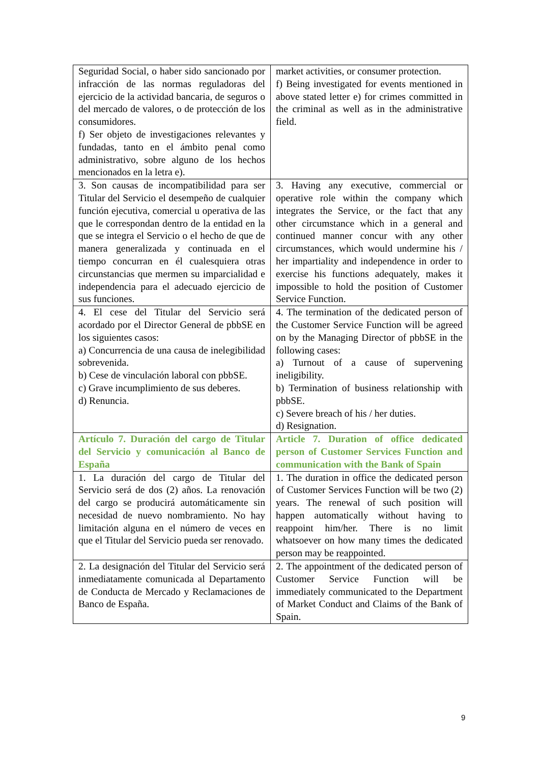| Seguridad Social, o haber sido sancionado por infracción de las normas reguladoras del ejercicio de la actividad bancaria, de seguros o del mercado de valores, o de protección de los consumidores. f) Ser objeto de investigaciones relevantes y fundadas, tanto en el ámbito penal como administrativo, sobre alguno de los hechos mencionados en la letra e). | market activities, or consumer protection. f) Being investigated for events mentioned in above stated letter e) for crimes committed in the criminal as well as in the administrative field. |
| 3. Son causas de incompatibilidad para ser Titular del Servicio el desempeño de cualquier función ejecutiva, comercial u operativa de las que le correspondan dentro de la entidad en la que se integra el Servicio o el hecho de que de manera generalizada y continuada en el tiempo concurran en él cualesquiera otras circunstancias que mermen su imparcialidad e independencia para el adecuado ejercicio de sus funciones. | 3. Having any executive, commercial or operative role within the company which integrates the Service, or the fact that any other circumstance which in a general and continued manner concur with any other circumstances, which would undermine his / her impartiality and independence in order to exercise his functions adequately, makes it impossible to hold the position of Customer Service Function. |
| 4. El cese del Titular del Servicio será acordado por el Director General de pbbSE en los siguientes casos: a) Concurrencia de una causa de inelegibilidad sobrevenida. b) Cese de vinculación laboral con pbbSE. c) Grave incumplimiento de sus deberes. d) Renuncia. | 4. The termination of the dedicated person of the Customer Service Function will be agreed on by the Managing Director of pbbSE in the following cases: a) Turnout of a cause of supervening ineligibility. b) Termination of business relationship with pbbSE. c) Severe breach of his / her duties. d) Resignation. |
| Artículo 7. Duración del cargo de Titular del Servicio y comunicación al Banco de España | Article 7. Duration of office dedicated person of Customer Services Function and communication with the Bank of Spain |
| 1. La duración del cargo de Titular del Servicio será de dos (2) años. La renovación del cargo se producirá automáticamente sin necesidad de nuevo nombramiento. No hay limitación alguna en el número de veces en que el Titular del Servicio pueda ser renovado. | 1. The duration in office the dedicated person of Customer Services Function will be two (2) years. The renewal of such position will happen automatically without having to reappoint him/her. There is no limit whatsoever on how many times the dedicated person may be reappointed. |
| 2. La designación del Titular del Servicio será inmediatamente comunicada al Departamento de Conducta de Mercado y Reclamaciones de Banco de España. | 2. The appointment of the dedicated person of Customer Service Function will be immediately communicated to the Department of Market Conduct and Claims of the Bank of Spain. |
9